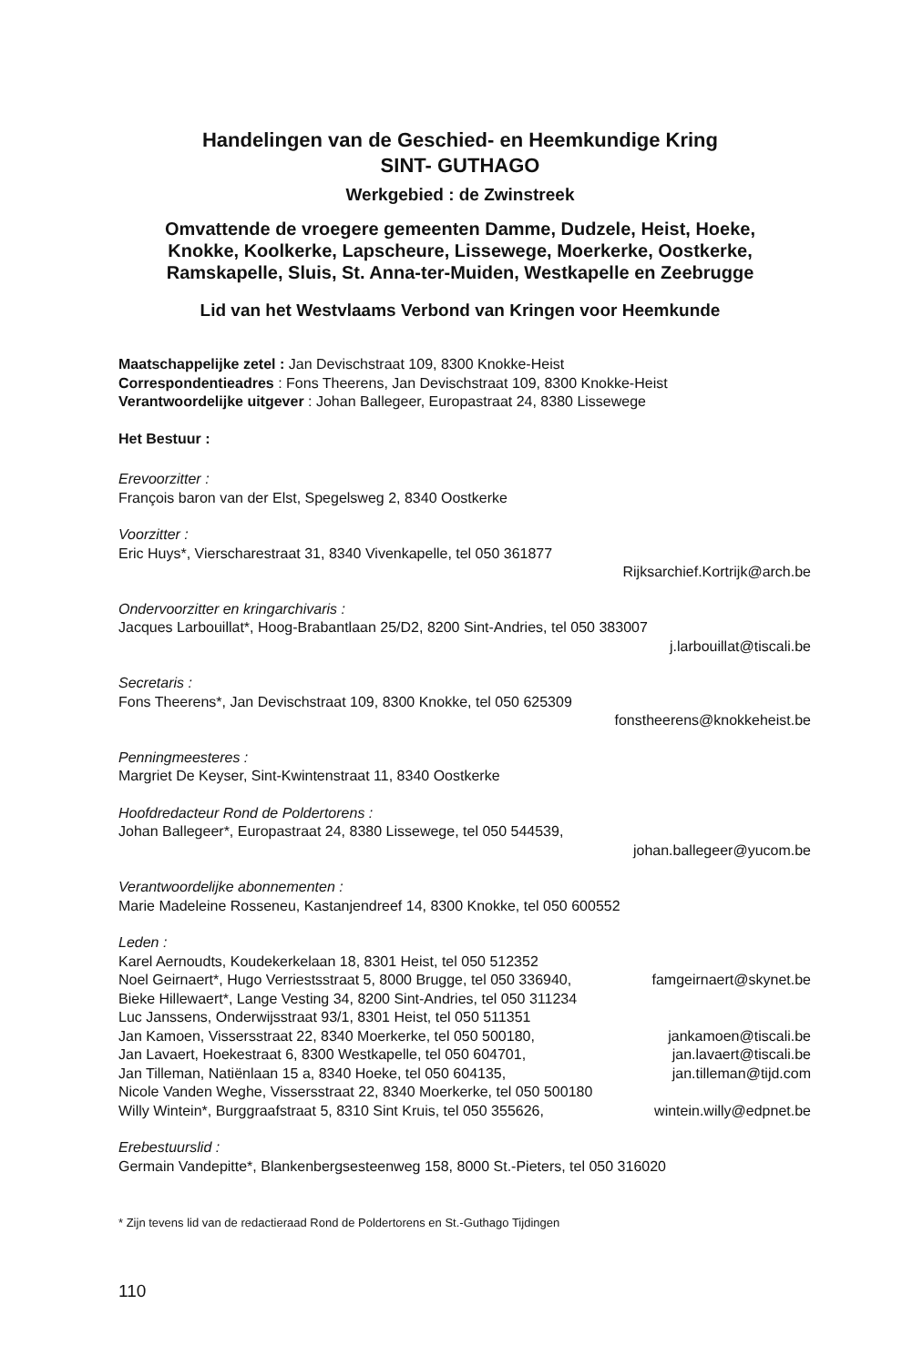Handelingen van de Geschied- en Heemkundige Kring
SINT- GUTHAGO
Werkgebied : de Zwinstreek
Omvattende de vroegere gemeenten Damme, Dudzele, Heist, Hoeke, Knokke, Koolkerke, Lapscheure, Lissewege, Moerkerke, Oostkerke, Ramskapelle, Sluis, St. Anna-ter-Muiden, Westkapelle en Zeebrugge
Lid van het Westvlaams Verbond van Kringen voor Heemkunde
Maatschappelijke zetel : Jan Devischstraat 109, 8300 Knokke-Heist
Correspondentieadres : Fons Theerens, Jan Devischstraat 109, 8300 Knokke-Heist
Verantwoordelijke uitgever : Johan Ballegeer, Europastraat 24, 8380 Lissewege
Het Bestuur :
Erevoorzitter :
François baron van der Elst, Spegelsweg 2, 8340 Oostkerke
Voorzitter :
Eric Huys*, Vierscharestraat 31, 8340 Vivenkapelle, tel 050 361877
Rijksarchief.Kortrijk@arch.be
Ondervoorzitter en kringarchivaris :
Jacques Larbouillat*, Hoog-Brabantlaan 25/D2, 8200 Sint-Andries, tel 050 383007
j.larbouillat@tiscali.be
Secretaris :
Fons Theerens*, Jan Devischstraat 109, 8300 Knokke, tel 050 625309
fonstheerens@knokkeheist.be
Penningmeesteres :
Margriet De Keyser, Sint-Kwintenstraat 11, 8340 Oostkerke
Hoofdredacteur Rond de Poldertorens :
Johan Ballegeer*, Europastraat 24, 8380 Lissewege, tel 050 544539,
johan.ballegeer@yucom.be
Verantwoordelijke abonnementen :
Marie Madeleine Rosseneu, Kastanjendreef 14, 8300 Knokke, tel 050 600552
Leden :
Karel Aernoudts, Koudekerkelaan 18, 8301 Heist, tel 050 512352
Noel Geirnaert*, Hugo Verriestsstraat 5, 8000 Brugge, tel 050 336940, famgeirnaert@skynet.be
Bieke Hillewaert*, Lange Vesting 34, 8200 Sint-Andries, tel 050 311234
Luc Janssens, Onderwijsstraat 93/1, 8301 Heist, tel 050 511351
Jan Kamoen, Vissersstraat 22, 8340 Moerkerke, tel 050 500180, jankamoen@tiscali.be
Jan Lavaert, Hoekestraat 6, 8300 Westkapelle, tel 050 604701, jan.lavaert@tiscali.be
Jan Tilleman, Natiënlaan 15 a, 8340 Hoeke, tel 050 604135, jan.tilleman@tijd.com
Nicole Vanden Weghe, Vissersstraat 22, 8340 Moerkerke, tel 050 500180
Willy Wintein*, Burggraafstraat 5, 8310 Sint Kruis, tel 050 355626, wintein.willy@edpnet.be
Erebestuurslid :
Germain Vandepitte*, Blankenbergsesteenweg 158, 8000 St.-Pieters, tel 050 316020
* Zijn tevens lid van de redactieraad Rond de Poldertorens en St.-Guthago Tijdingen
110